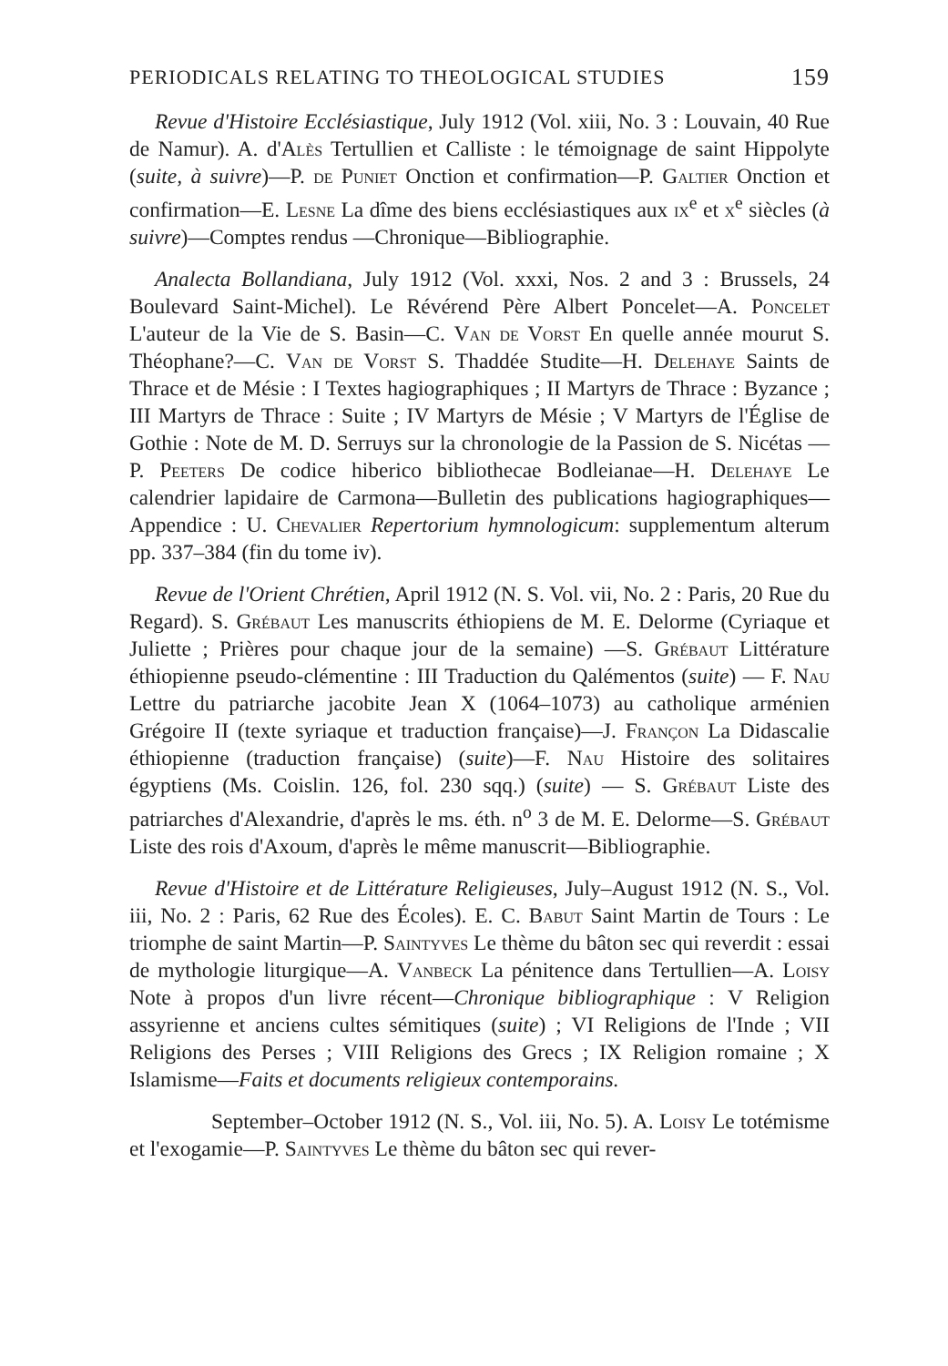PERIODICALS RELATING TO THEOLOGICAL STUDIES 159
Revue d'Histoire Ecclésiastique, July 1912 (Vol. xiii, No. 3 : Louvain, 40 Rue de Namur). A. d'Alès Tertullien et Calliste : le témoignage de saint Hippolyte (suite, à suivre)—P. de Puniet Onction et confirmation—P. Galtier Onction et confirmation—E. Lesne La dîme des biens ecclésiastiques aux ix<sup>e</sup> et x<sup>e</sup> siècles (à suivre)—Comptes rendus —Chronique—Bibliographie.
Analecta Bollandiana, July 1912 (Vol. xxxi, Nos. 2 and 3 : Brussels, 24 Boulevard Saint-Michel). Le Révérend Père Albert Poncelet—A. Poncelet L'auteur de la Vie de S. Basin—C. Van de Vorst En quelle année mourut S. Théophane?—C. Van de Vorst S. Thaddée Studite—H. Delehaye Saints de Thrace et de Mésie : I Textes hagiographiques ; II Martyrs de Thrace : Byzance ; III Martyrs de Thrace : Suite ; IV Martyrs de Mésie ; V Martyrs de l'Église de Gothie : Note de M. D. Serruys sur la chronologie de la Passion de S. Nicétas — P. Peeters De codice hiberico bibliothecae Bodleianae—H. Delehaye Le calendrier lapidaire de Carmona—Bulletin des publications hagiographiques—Appendice : U. Chevalier Repertorium hymnologicum: supplementum alterum pp. 337–384 (fin du tome iv).
Revue de l'Orient Chrétien, April 1912 (N. S. Vol. vii, No. 2 : Paris, 20 Rue du Regard). S. Grébaut Les manuscrits éthiopiens de M. E. Delorme (Cyriaque et Juliette ; Prières pour chaque jour de la semaine) —S. Grébaut Littérature éthiopienne pseudo-clémentine : III Traduction du Qalémentos (suite) — F. Nau Lettre du patriarche jacobite Jean X (1064–1073) au catholique arménien Grégoire II (texte syriaque et traduction française)—J. Françon La Didascalie éthiopienne (traduction française) (suite)—F. Nau Histoire des solitaires égyptiens (Ms. Coislin. 126, fol. 230 sqq.) (suite) — S. Grébaut Liste des patriarches d'Alexandrie, d'après le ms. éth. n<sup>o</sup> 3 de M. E. Delorme—S. Grébaut Liste des rois d'Axoum, d'après le même manuscrit—Bibliographie.
Revue d'Histoire et de Littérature Religieuses, July–August 1912 (N. S., Vol. iii, No. 2 : Paris, 62 Rue des Écoles). E. C. Babut Saint Martin de Tours : Le triomphe de saint Martin—P. Saintyves Le thème du bâton sec qui reverdit : essai de mythologie liturgique—A. Vanbeck La pénitence dans Tertullien—A. Loisy Note à propos d'un livre récent—Chronique bibliographique : V Religion assyrienne et anciens cultes sémitiques (suite) ; VI Religions de l'Inde ; VII Religions des Perses ; VIII Religions des Grecs ; IX Religion romaine ; X Islamisme—Faits et documents religieux contemporains.
September–October 1912 (N. S., Vol. iii, No. 5). A. Loisy Le totémisme et l'exogamie—P. Saintyves Le thème du bâton sec qui rever-